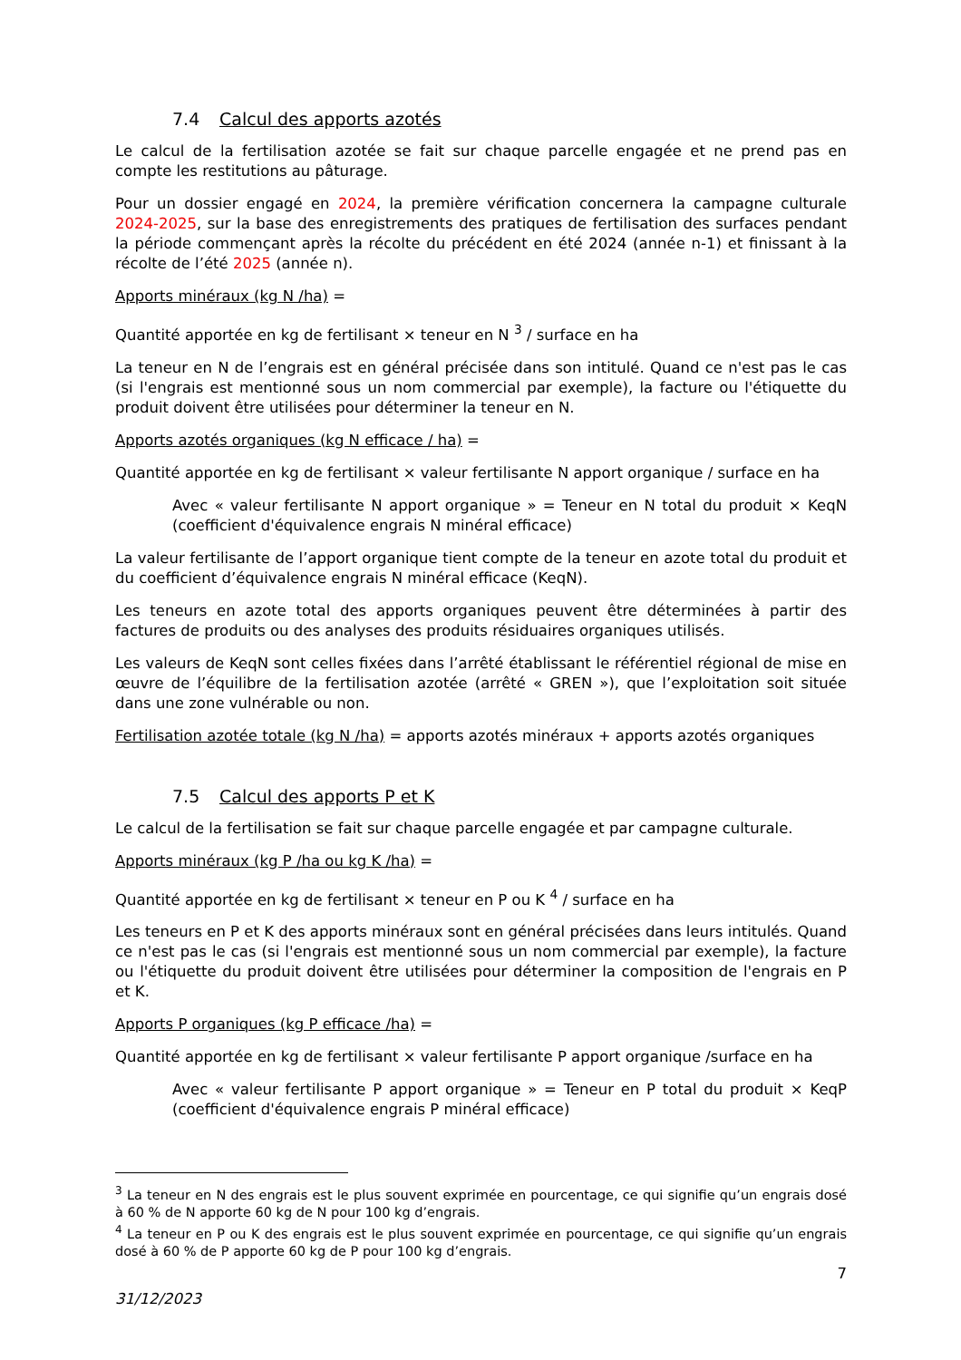7.4 Calcul des apports azotés
Le calcul de la fertilisation azotée se fait sur chaque parcelle engagée et ne prend pas en compte les restitutions au pâturage.
Pour un dossier engagé en 2024, la première vérification concernera la campagne culturale 2024-2025, sur la base des enregistrements des pratiques de fertilisation des surfaces pendant la période commençant après la récolte du précédent en été 2024 (année n-1) et finissant à la récolte de l’été 2025 (année n).
Apports minéraux (kg N /ha) =
Quantité apportée en kg de fertilisant × teneur en N <sup>3</sup> / surface en ha
La teneur en N de l’engrais est en général précisée dans son intitulé. Quand ce n'est pas le cas (si l'engrais est mentionné sous un nom commercial par exemple), la facture ou l'étiquette du produit doivent être utilisées pour déterminer la teneur en N.
Apports azotés organiques (kg N efficace / ha) =
Quantité apportée en kg de fertilisant × valeur fertilisante N apport organique / surface en ha
Avec « valeur fertilisante N apport organique » = Teneur en N total du produit × KeqN (coefficient d'équivalence engrais N minéral efficace)
La valeur fertilisante de l’apport organique tient compte de la teneur en azote total du produit et du coefficient d’équivalence engrais N minéral efficace (KeqN).
Les teneurs en azote total des apports organiques peuvent être déterminées à partir des factures de produits ou des analyses des produits résiduaires organiques utilisés.
Les valeurs de KeqN sont celles fixées dans l’arrêté établissant le référentiel régional de mise en œuvre de l’équilibre de la fertilisation azotée (arrêté « GREN »), que l’exploitation soit située dans une zone vulnérable ou non.
Fertilisation azotée totale (kg N /ha) = apports azotés minéraux + apports azotés organiques
7.5 Calcul des apports P et K
Le calcul de la fertilisation se fait sur chaque parcelle engagée et par campagne culturale.
Apports minéraux (kg P /ha ou kg K /ha) =
Quantité apportée en kg de fertilisant × teneur en P ou K <sup>4</sup> / surface en ha
Les teneurs en P et K des apports minéraux sont en général précisées dans leurs intitulés. Quand ce n'est pas le cas (si l'engrais est mentionné sous un nom commercial par exemple), la facture ou l'étiquette du produit doivent être utilisées pour déterminer la composition de l'engrais en P et K.
Apports P organiques (kg P efficace /ha) =
Quantité apportée en kg de fertilisant × valeur fertilisante P apport organique /surface en ha
Avec « valeur fertilisante P apport organique » = Teneur en P total du produit × KeqP (coefficient d'équivalence engrais P minéral efficace)
<sup>3</sup> La teneur en N des engrais est le plus souvent exprimée en pourcentage, ce qui signifie qu’un engrais dosé à 60 % de N apporte 60 kg de N pour 100 kg d’engrais.
<sup>4</sup> La teneur en P ou K des engrais est le plus souvent exprimée en pourcentage, ce qui signifie qu’un engrais dosé à 60 % de P apporte 60 kg de P pour 100 kg d’engrais.
7
31/12/2023